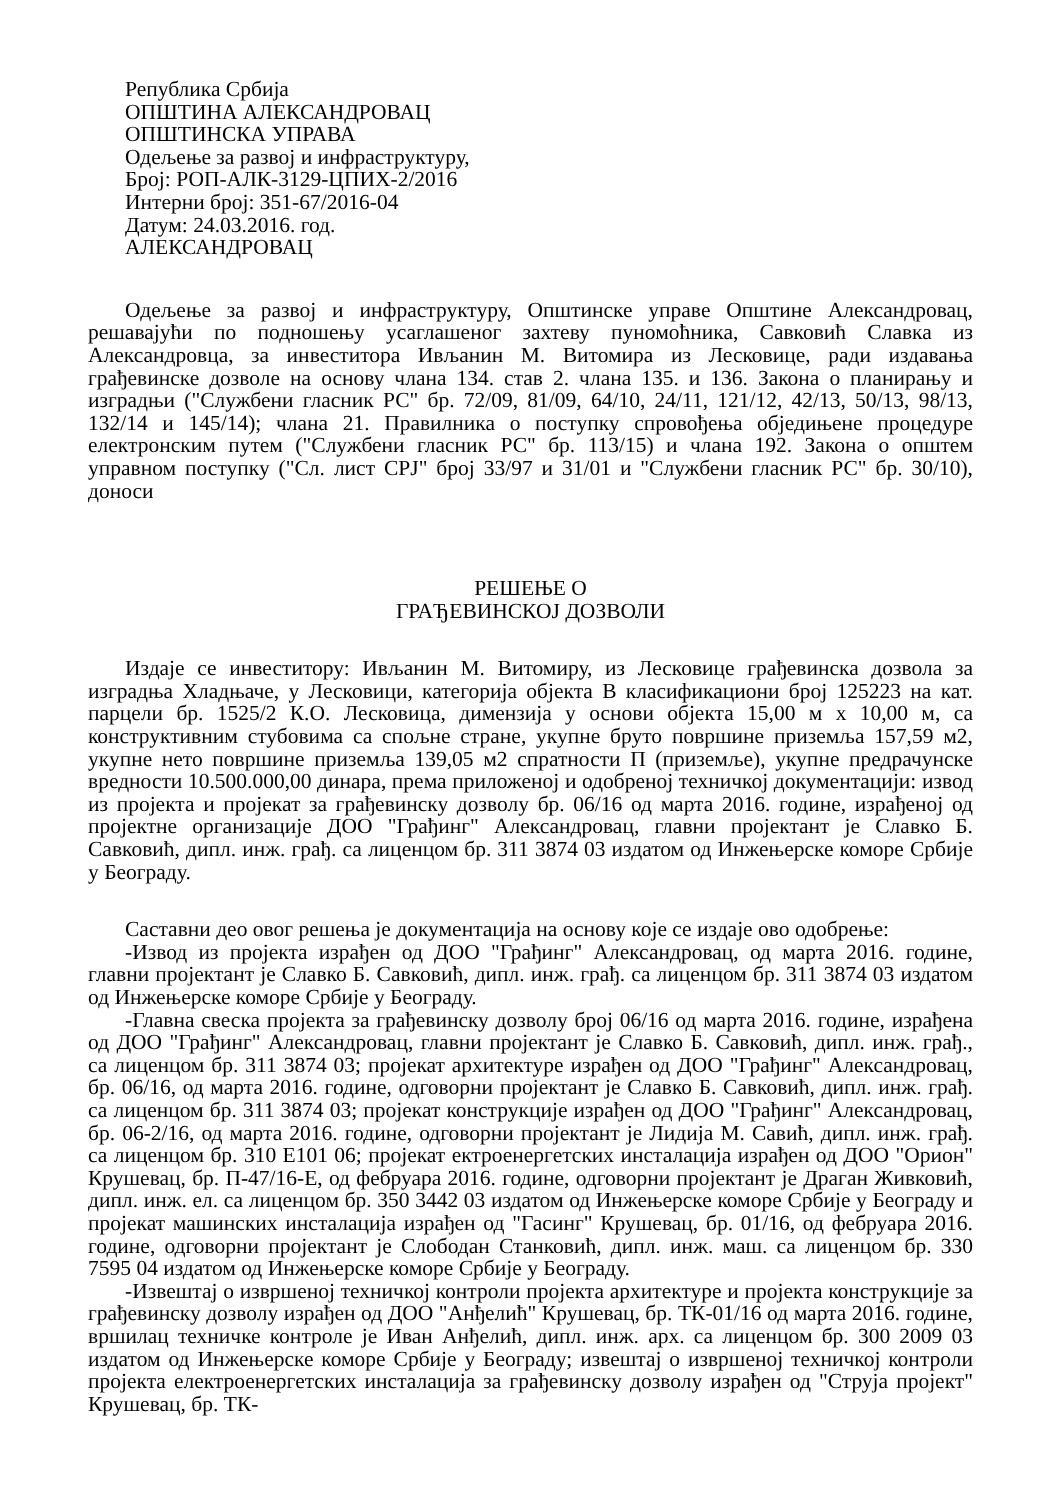Република Србија
ОПШТИНА АЛЕКСАНДРОВАЦ
ОПШТИНСКА УПРАВА
Одељење за развој и инфраструктуру,
Број: РОП-АЛК-3129-ЦПИХ-2/2016
Интерни број: 351-67/2016-04
Датум: 24.03.2016. год.
АЛЕКСАНДРОВАЦ
Одељење за развој и инфраструктуру, Општинске управе Општине Александровац, решавајући по подношењу усаглашеног захтеву пуномоћника, Савковић Славка из Александровца, за инвеститора Ивљанин М. Витомира из Лесковице, ради издавања грађевинске дозволе на основу члана 134. став 2. члана 135. и 136. Закона о планирању и изградњи ("Службени гласник РС" бр. 72/09, 81/09, 64/10, 24/11, 121/12, 42/13, 50/13, 98/13, 132/14 и 145/14); члана 21. Правилника о поступку спровођења обједињене процедуре електронским путем ("Службени гласник РС" бр. 113/15) и члана 192. Закона о општем управном поступку ("Сл. лист СРЈ" број 33/97 и 31/01 и "Службени гласник РС" бр. 30/10), доноси
РЕШЕЊЕ О
ГРАЂЕВИНСКОЈ ДОЗВОЛИ
Издаје се инвеститору: Ивљанин М. Витомиру, из Лесковице грађевинска дозвола за изградња Хладњаче, у Лесковици, категорија објекта В класификациони број 125223 на кат. парцели бр. 1525/2 К.О. Лесковица, димензија у основи објекта 15,00 м x 10,00 м, са конструктивним стубовима са спољне стране, укупне бруто површине приземља 157,59 м2, укупне нето површине приземља 139,05 м2 спратности П (приземље), укупне предрачунске вредности 10.500.000,00 динара, према приложеној и одобреној техничкој документацији: извод из пројекта и пројекат за грађевинску дозволу бр. 06/16 од марта 2016. године, израђеној од пројектне организације ДОО "Грађинг" Александровац, главни пројектант је Славко Б. Савковић, дипл. инж. грађ. са лиценцом бр. 311 3874 03 издатом од Инжењерске коморе Србије у Београду.
Саставни део овог решења је документација на основу које се издаје ово одобрење:
-Извод из пројекта израђен од ДОО "Грађинг" Александровац, од марта 2016. године, главни пројектант је Славко Б. Савковић, дипл. инж. грађ. са лиценцом бр. 311 3874 03 издатом од Инжењерске коморе Србије у Београду.
-Главна свеска пројекта за грађевинску дозволу број 06/16 од марта 2016. године, израђена од ДОО "Грађинг" Александровац, главни пројектант је Славко Б. Савковић, дипл. инж. грађ., са лиценцом бр. 311 3874 03; пројекат архитектуре израђен од ДОО "Грађинг" Александровац, бр. 06/16, од марта 2016. године, одговорни пројектант је Славко Б. Савковић, дипл. инж. грађ. са лиценцом бр. 311 3874 03; пројекат конструкције израђен од ДОО "Грађинг" Александровац, бр. 06-2/16, од марта 2016. године, одговорни пројектант је Лидија М. Савић, дипл. инж. грађ. са лиценцом бр. 310 Е101 06; пројекат ектроенергетских инсталација израђен од ДОО "Орион" Крушевац, бр. П-47/16-Е, од фебруара 2016. године, одговорни пројектант је Драган Живковић, дипл. инж. ел. са лиценцом бр. 350 3442 03 издатом од Инжењерске коморе Србије у Београду и пројекат машинских инсталација израђен од "Гасинг" Крушевац, бр. 01/16, од фебруара 2016. године, одговорни пројектант је Слободан Станковић, дипл. инж. маш. са лиценцом бр. 330 7595 04 издатом од Инжењерске коморе Србије у Београду.
-Извештај о извршеној техничкој контроли пројекта архитектуре и пројекта конструкције за грађевинску дозволу израђен од ДОО "Анђелић" Крушевац, бр. ТК-01/16 од марта 2016. године, вршилац техничке контроле је Иван Анђелић, дипл. инж. арх. са лиценцом бр. 300 2009 03 издатом од Инжењерске коморе Србије у Београду; извештај о извршеној техничкој контроли пројекта електроенергетских инсталација за грађевинску дозволу израђен од "Струја пројект" Крушевац, бр. ТК-